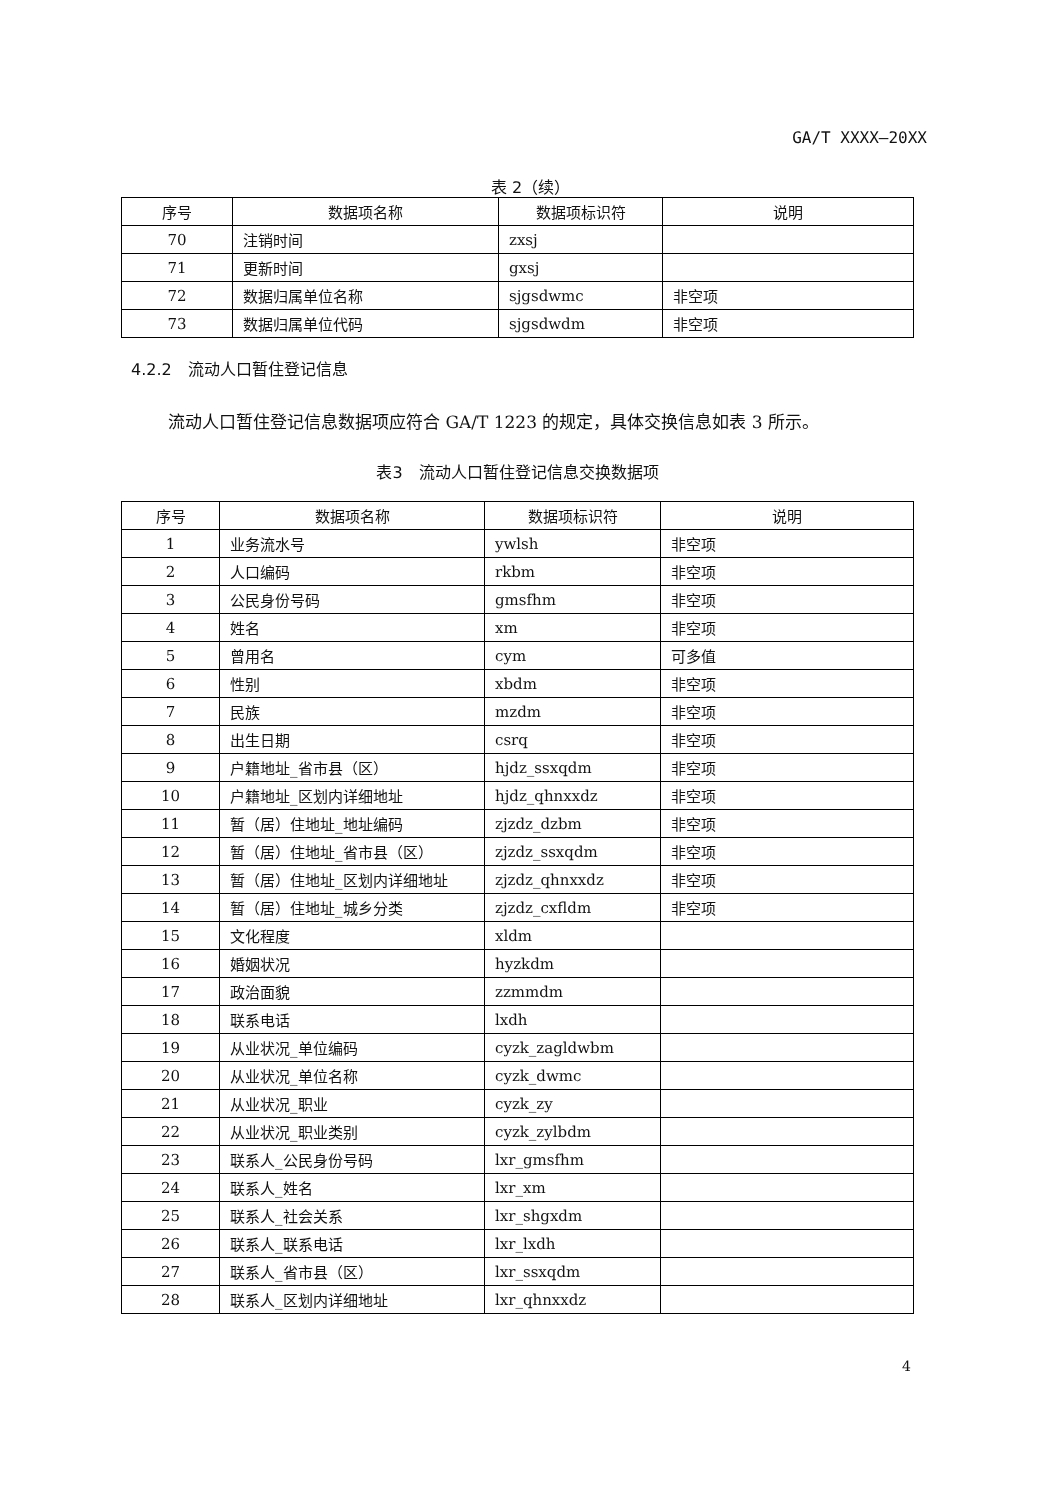GA/T XXXX—20XX
表 2（续）
| 序号 | 数据项名称 | 数据项标识符 | 说明 |
| --- | --- | --- | --- |
| 70 | 注销时间 | zxsj | |
| 71 | 更新时间 | gxsj | |
| 72 | 数据归属单位名称 | sjgsdwmc | 非空项 |
| 73 | 数据归属单位代码 | sjgsdwdm | 非空项 |
4.2.2　流动人口暂住登记信息
流动人口暂住登记信息数据项应符合 GA/T 1223 的规定，具体交换信息如表 3 所示。
表3　流动人口暂住登记信息交换数据项
| 序号 | 数据项名称 | 数据项标识符 | 说明 |
| --- | --- | --- | --- |
| 1 | 业务流水号 | ywlsh | 非空项 |
| 2 | 人口编码 | rkbm | 非空项 |
| 3 | 公民身份号码 | gmsfhm | 非空项 |
| 4 | 姓名 | xm | 非空项 |
| 5 | 曾用名 | cym | 可多值 |
| 6 | 性别 | xbdm | 非空项 |
| 7 | 民族 | mzdm | 非空项 |
| 8 | 出生日期 | csrq | 非空项 |
| 9 | 户籍地址_省市县（区） | hjdz_ssxqdm | 非空项 |
| 10 | 户籍地址_区划内详细地址 | hjdz_qhnxxdz | 非空项 |
| 11 | 暂（居）住地址_地址编码 | zjzdz_dzbm | 非空项 |
| 12 | 暂（居）住地址_省市县（区） | zjzdz_ssxqdm | 非空项 |
| 13 | 暂（居）住地址_区划内详细地址 | zjzdz_qhnxxdz | 非空项 |
| 14 | 暂（居）住地址_城乡分类 | zjzdz_cxfldm | 非空项 |
| 15 | 文化程度 | xldm | |
| 16 | 婚姻状况 | hyzkdm | |
| 17 | 政治面貌 | zzmmdm | |
| 18 | 联系电话 | lxdh | |
| 19 | 从业状况_单位编码 | cyzk_zagldwbm | |
| 20 | 从业状况_单位名称 | cyzk_dwmc | |
| 21 | 从业状况_职业 | cyzk_zy | |
| 22 | 从业状况_职业类别 | cyzk_zylbdm | |
| 23 | 联系人_公民身份号码 | lxr_gmsfhm | |
| 24 | 联系人_姓名 | lxr_xm | |
| 25 | 联系人_社会关系 | lxr_shgxdm | |
| 26 | 联系人_联系电话 | lxr_lxdh | |
| 27 | 联系人_省市县（区） | lxr_ssxqdm | |
| 28 | 联系人_区划内详细地址 | lxr_qhnxxdz | |
4